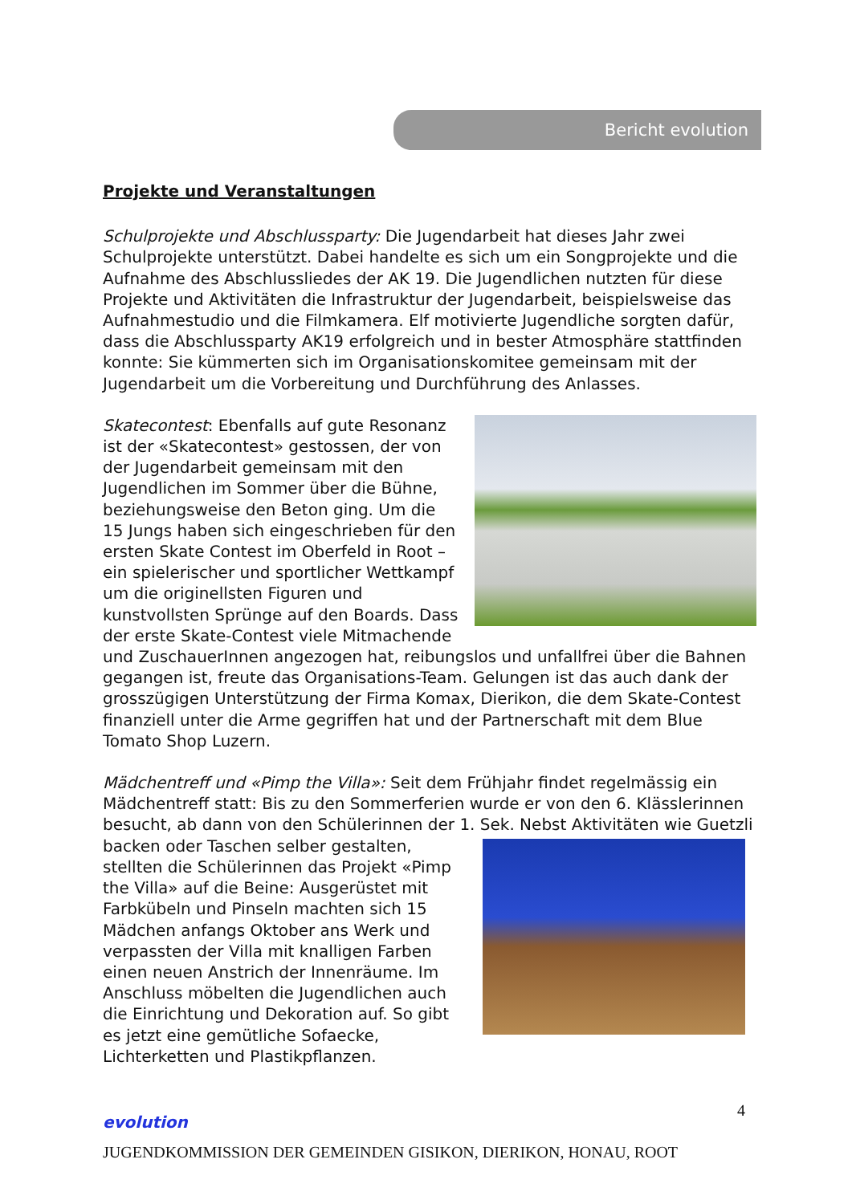Bericht evolution
Projekte und Veranstaltungen
Schulprojekte und Abschlussparty: Die Jugendarbeit hat dieses Jahr zwei Schulprojekte unterstützt. Dabei handelte es sich um ein Songprojekte und die Aufnahme des Abschlussliedes der AK 19. Die Jugendlichen nutzten für diese Projekte und Aktivitäten die Infrastruktur der Jugendarbeit, beispielsweise das Aufnahmestudio und die Filmkamera. Elf motivierte Jugendliche sorgten dafür, dass die Abschlussparty AK19 erfolgreich und in bester Atmosphäre stattfinden konnte: Sie kümmerten sich im Organisationskomitee gemeinsam mit der Jugendarbeit um die Vorbereitung und Durchführung des Anlasses.
Skatecontest: Ebenfalls auf gute Resonanz ist der «Skatecontest» gestossen, der von der Jugendarbeit gemeinsam mit den Jugendlichen im Sommer über die Bühne, beziehungsweise den Beton ging. Um die 15 Jungs haben sich eingeschrieben für den ersten Skate Contest im Oberfeld in Root – ein spielerischer und sportlicher Wettkampf um die originellsten Figuren und kunstvollsten Sprünge auf den Boards. Dass der erste Skate-Contest viele Mitmachende und ZuschauerInnen angezogen hat, reibungslos und unfallfrei über die Bahnen gegangen ist, freute das Organisations-Team. Gelungen ist das auch dank der grosszügigen Unterstützung der Firma Komax, Dierikon, die dem Skate-Contest finanziell unter die Arme gegriffen hat und der Partnerschaft mit dem Blue Tomato Shop Luzern.
Mädchentreff und «Pimp the Villa»: Seit dem Frühjahr findet regelmässig ein Mädchentreff statt: Bis zu den Sommerferien wurde er von den 6. Klässlerinnen besucht, ab dann von den Schülerinnen der 1. Sek. Nebst Aktivitäten wie Guetzli backen oder Taschen selber gestalten, stellten die Schülerinnen das Projekt «Pimp the Villa» auf die Beine: Ausgerüstet mit Farbkübeln und Pinseln machten sich 15 Mädchen anfangs Oktober ans Werk und verpassten der Villa mit knalligen Farben einen neuen Anstrich der Innenräume. Im Anschluss möbelten die Jugendlichen auch die Einrichtung und Dekoration auf. So gibt es jetzt eine gemütliche Sofaecke, Lichterketten und Plastikpflanzen.
4
evolution
JUGENDKOMMISSION DER GEMEINDEN GISIKON, DIERIKON, HONAU, ROOT